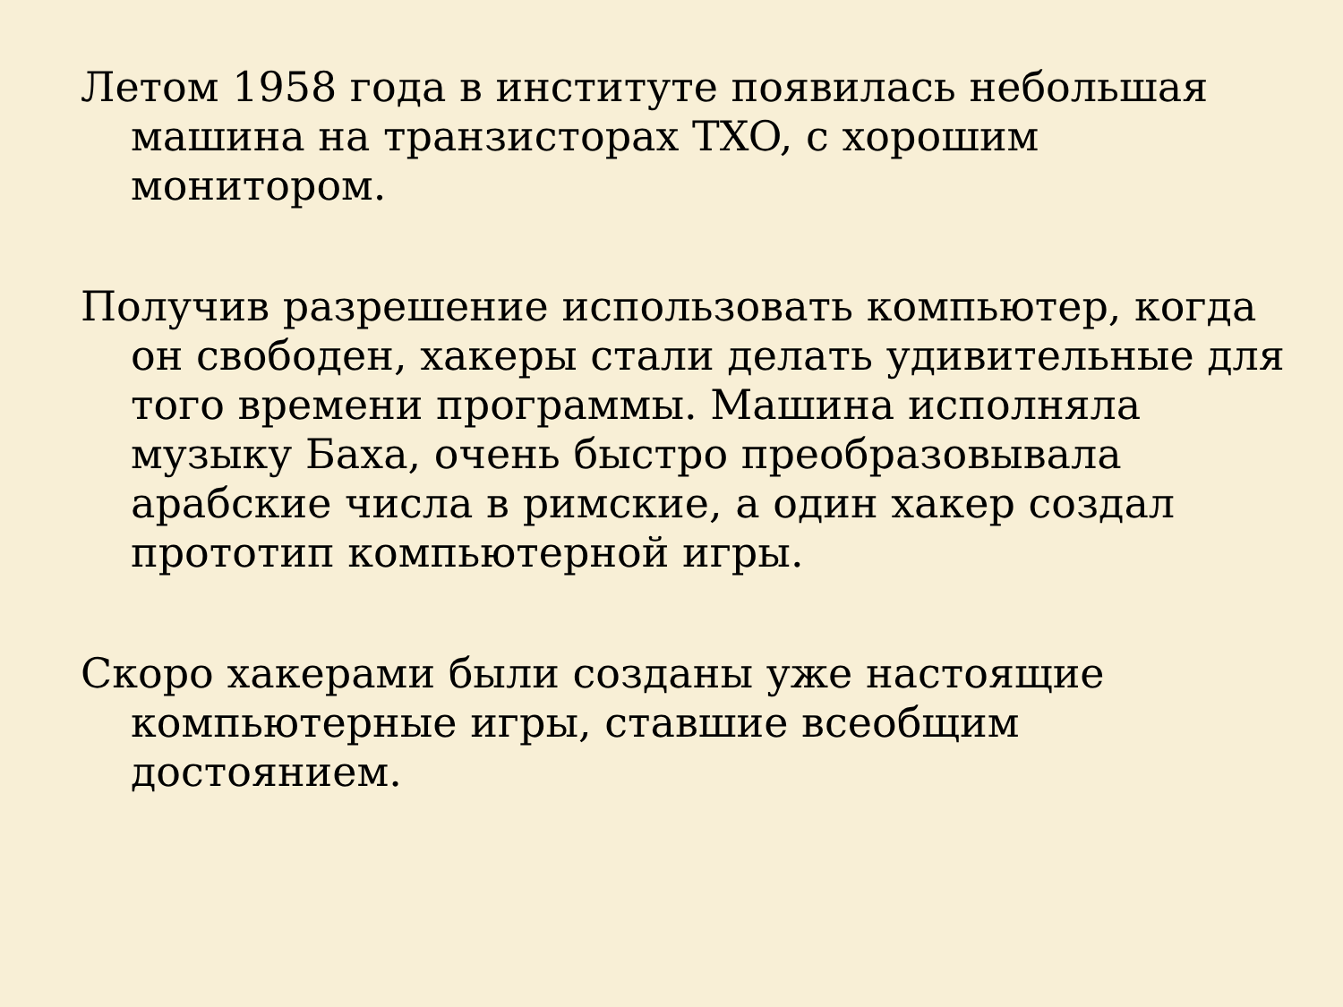Летом 1958 года в институте появилась небольшая машина на транзисторах TXO, с хорошим монитором.
Получив разрешение использовать компьютер, когда он свободен, хакеры стали делать удивительные для того времени программы. Машина исполняла музыку Баха, очень быстро преобразовывала арабские числа в римские, а один хакер создал прототип компьютерной игры.
Скоро хакерами были созданы уже настоящие компьютерные игры, ставшие всеобщим достоянием.